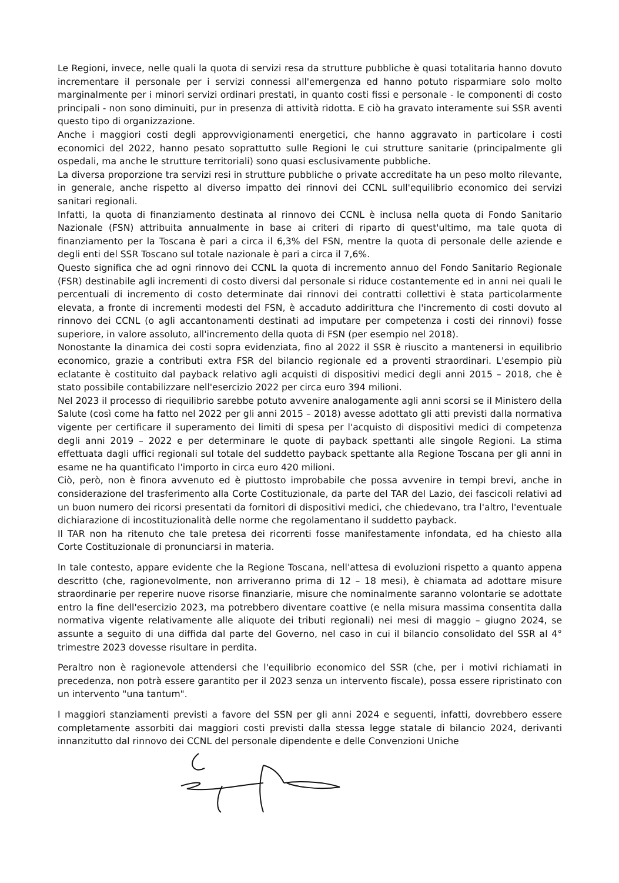Le Regioni, invece, nelle quali la quota di servizi resa da strutture pubbliche è quasi totalitaria hanno dovuto incrementare il personale per i servizi connessi all'emergenza ed hanno potuto risparmiare solo molto marginalmente per i minori servizi ordinari prestati, in quanto costi fissi e personale - le componenti di costo principali - non sono diminuiti, pur in presenza di attività ridotta. E ciò ha gravato interamente sui SSR aventi questo tipo di organizzazione.
Anche i maggiori costi degli approvvigionamenti energetici, che hanno aggravato in particolare i costi economici del 2022, hanno pesato soprattutto sulle Regioni le cui strutture sanitarie (principalmente gli ospedali, ma anche le strutture territoriali) sono quasi esclusivamente pubbliche.
La diversa proporzione tra servizi resi in strutture pubbliche o private accreditate ha un peso molto rilevante, in generale, anche rispetto al diverso impatto dei rinnovi dei CCNL sull'equilibrio economico dei servizi sanitari regionali.
Infatti, la quota di finanziamento destinata al rinnovo dei CCNL è inclusa nella quota di Fondo Sanitario Nazionale (FSN) attribuita annualmente in base ai criteri di riparto di quest'ultimo, ma tale quota di finanziamento per la Toscana è pari a circa il 6,3% del FSN, mentre la quota di personale delle aziende e degli enti del SSR Toscano sul totale nazionale è pari a circa il 7,6%.
Questo significa che ad ogni rinnovo dei CCNL la quota di incremento annuo del Fondo Sanitario Regionale (FSR) destinabile agli incrementi di costo diversi dal personale si riduce costantemente ed in anni nei quali le percentuali di incremento di costo determinate dai rinnovi dei contratti collettivi è stata particolarmente elevata, a fronte di incrementi modesti del FSN, è accaduto addirittura che l'incremento di costi dovuto al rinnovo dei CCNL (o agli accantonamenti destinati ad imputare per competenza i costi dei rinnovi) fosse superiore, in valore assoluto, all'incremento della quota di FSN (per esempio nel 2018).
Nonostante la dinamica dei costi sopra evidenziata, fino al 2022 il SSR è riuscito a mantenersi in equilibrio economico, grazie a contributi extra FSR del bilancio regionale ed a proventi straordinari. L'esempio più eclatante è costituito dal payback relativo agli acquisti di dispositivi medici degli anni 2015 – 2018, che è stato possibile contabilizzare nell'esercizio 2022 per circa euro 394 milioni.
Nel 2023 il processo di riequilibrio sarebbe potuto avvenire analogamente agli anni scorsi se il Ministero della Salute (così come ha fatto nel 2022 per gli anni 2015 – 2018) avesse adottato gli atti previsti dalla normativa vigente per certificare il superamento dei limiti di spesa per l'acquisto di dispositivi medici di competenza degli anni 2019 – 2022 e per determinare le quote di payback spettanti alle singole Regioni. La stima effettuata dagli uffici regionali sul totale del suddetto payback spettante alla Regione Toscana per gli anni in esame ne ha quantificato l'importo in circa euro 420 milioni.
Ciò, però, non è finora avvenuto ed è piuttosto improbabile che possa avvenire in tempi brevi, anche in considerazione del trasferimento alla Corte Costituzionale, da parte del TAR del Lazio, dei fascicoli relativi ad un buon numero dei ricorsi presentati da fornitori di dispositivi medici, che chiedevano, tra l'altro, l'eventuale dichiarazione di incostituzionalità delle norme che regolamentano il suddetto payback.
Il TAR non ha ritenuto che tale pretesa dei ricorrenti fosse manifestamente infondata, ed ha chiesto alla Corte Costituzionale di pronunciarsi in materia.
In tale contesto, appare evidente che la Regione Toscana, nell'attesa di evoluzioni rispetto a quanto appena descritto (che, ragionevolmente, non arriveranno prima di 12 – 18 mesi), è chiamata ad adottare misure straordinarie per reperire nuove risorse finanziarie, misure che nominalmente saranno volontarie se adottate entro la fine dell'esercizio 2023, ma potrebbero diventare coattive (e nella misura massima consentita dalla normativa vigente relativamente alle aliquote dei tributi regionali) nei mesi di maggio – giugno 2024, se assunte a seguito di una diffida dal parte del Governo, nel caso in cui il bilancio consolidato del SSR al 4° trimestre 2023 dovesse risultare in perdita.
Peraltro non è ragionevole attendersi che l'equilibrio economico del SSR (che, per i motivi richiamati in precedenza, non potrà essere garantito per il 2023 senza un intervento fiscale), possa essere ripristinato con un intervento "una tantum".
I maggiori stanziamenti previsti a favore del SSN per gli anni 2024 e seguenti, infatti, dovrebbero essere completamente assorbiti dai maggiori costi previsti dalla stessa legge statale di bilancio 2024, derivanti innanzitutto dal rinnovo dei CCNL del personale dipendente e delle Convenzioni Uniche